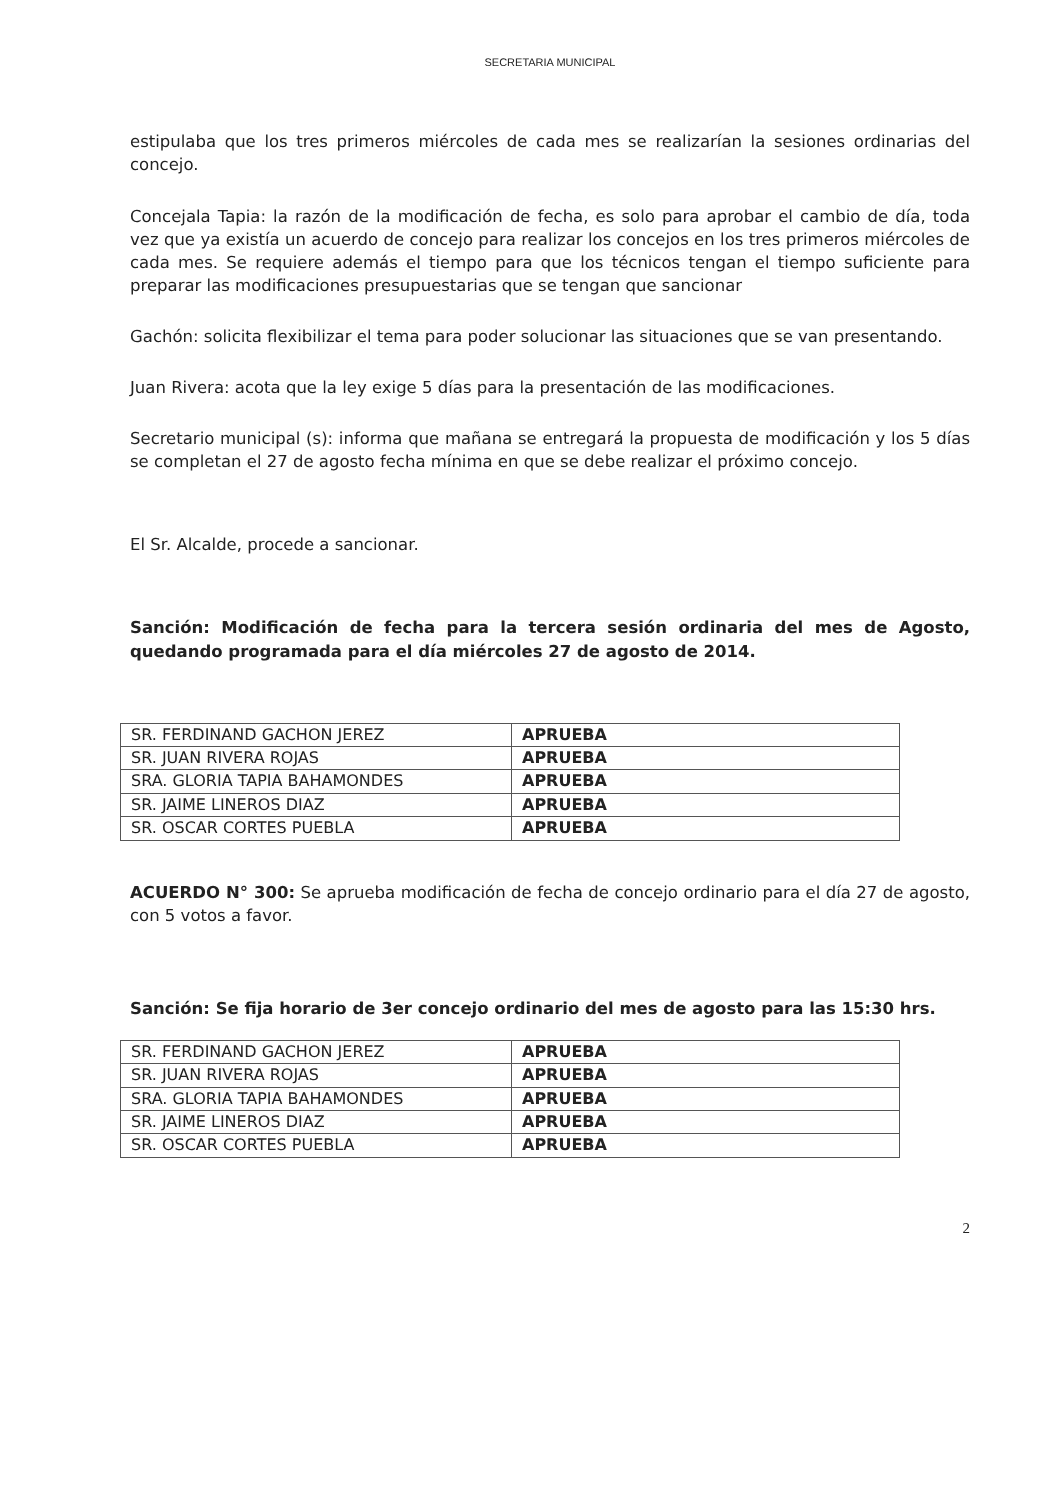SECRETARIA MUNICIPAL
estipulaba que los tres primeros miércoles de cada mes se realizarían la sesiones ordinarias del concejo.
Concejala Tapia: la razón de la modificación de fecha, es solo para aprobar el cambio de día, toda vez que ya existía un acuerdo de concejo para realizar los concejos en los tres primeros miércoles de cada mes. Se requiere además el tiempo para que los técnicos tengan el tiempo suficiente para preparar las modificaciones presupuestarias que se tengan que sancionar
Gachón: solicita flexibilizar el tema para poder solucionar las situaciones que se van presentando.
Juan Rivera: acota que la ley exige 5 días para la presentación de las modificaciones.
Secretario municipal (s): informa que mañana se entregará la propuesta de modificación y los 5 días se completan el 27 de agosto fecha mínima en que se debe realizar el próximo concejo.
El Sr. Alcalde, procede a sancionar.
Sanción: Modificación de fecha para la tercera sesión ordinaria del mes de Agosto, quedando programada para el día miércoles 27 de agosto de 2014.
| SR. FERDINAND GACHON JEREZ | APRUEBA |
| SR. JUAN RIVERA ROJAS | APRUEBA |
| SRA. GLORIA TAPIA BAHAMONDES | APRUEBA |
| SR. JAIME LINEROS DIAZ | APRUEBA |
| SR. OSCAR CORTES PUEBLA | APRUEBA |
ACUERDO N° 300: Se aprueba modificación de fecha de concejo ordinario para el día 27 de agosto, con 5 votos a favor.
Sanción: Se fija horario de 3er concejo ordinario del mes de agosto para las 15:30 hrs.
| SR. FERDINAND GACHON JEREZ | APRUEBA |
| SR. JUAN RIVERA ROJAS | APRUEBA |
| SRA. GLORIA TAPIA BAHAMONDES | APRUEBA |
| SR. JAIME LINEROS DIAZ | APRUEBA |
| SR. OSCAR CORTES PUEBLA | APRUEBA |
2